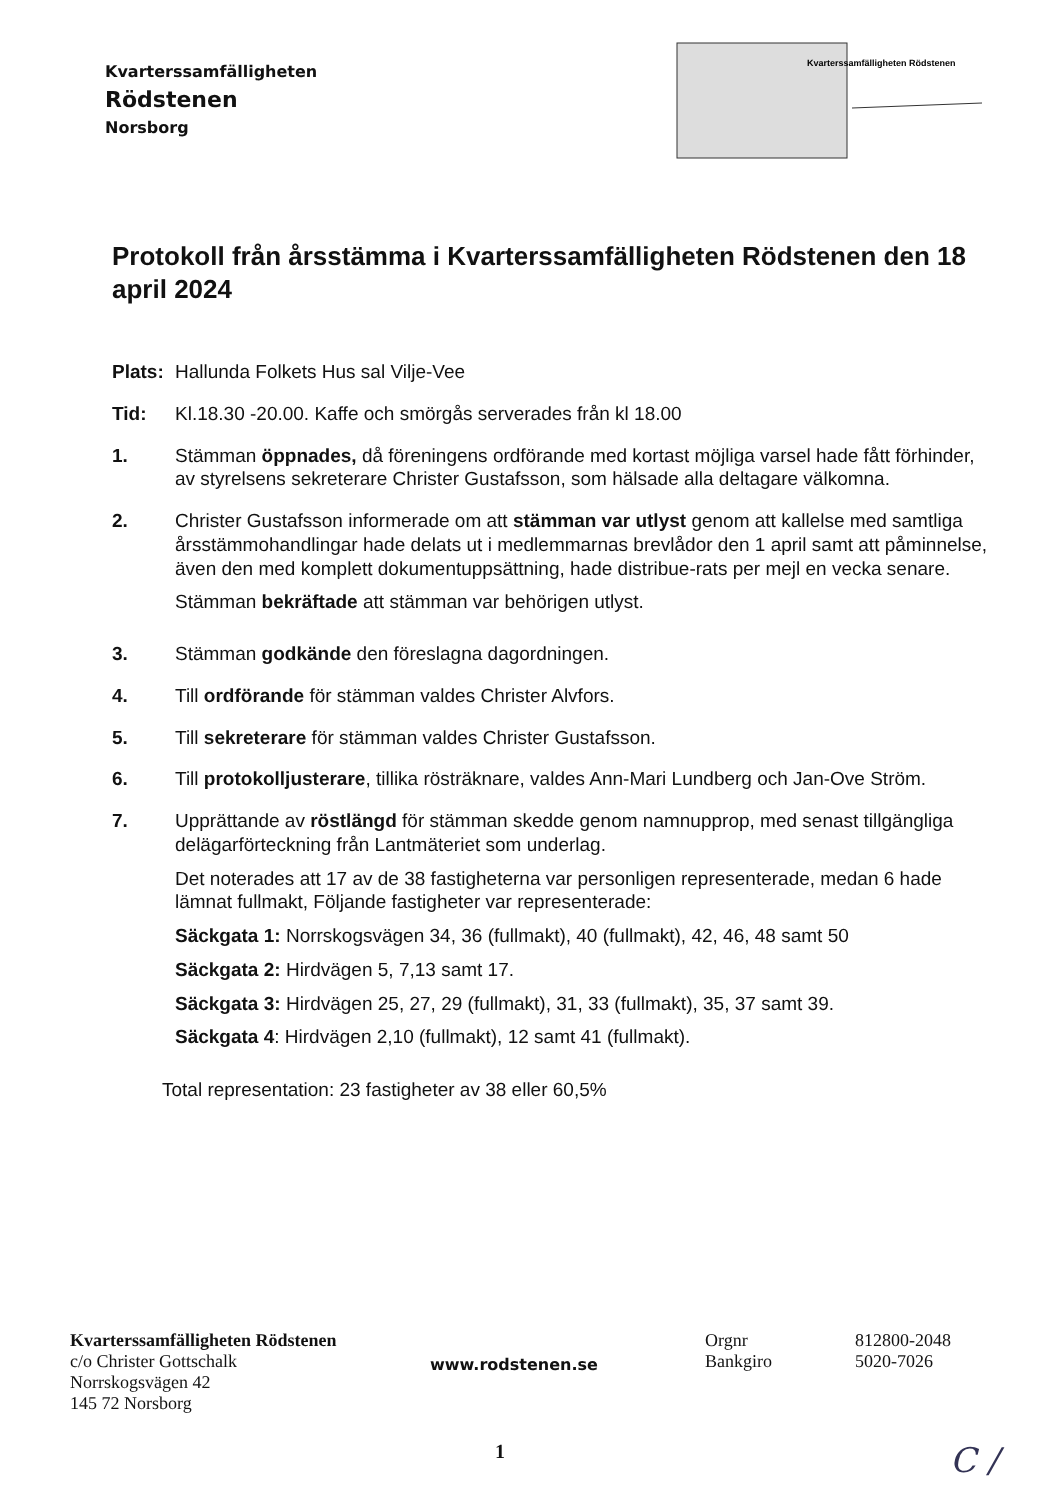Kvarterssamfälligheten
Rödstenen
Norsborg
Kvarterssamfälligheten Rödstenen
Protokoll från årsstämma i Kvarterssamfälligheten Rödstenen den 18 april 2024
Plats:
Hallunda Folkets Hus sal Vilje-Vee
Tid: Kl.18.30 -20.00. Kaffe och smörgås serverades från kl 18.00
1. Stämman öppnades, då föreningens ordförande med kortast möjliga varsel hade fått förhinder, av styrelsens sekreterare Christer Gustafsson, som hälsade alla deltagare välkomna.
2. Christer Gustafsson informerade om att stämman var utlyst genom att kallelse med samtliga årsstämmohandlingar hade delats ut i medlemmarnas brevlådor den 1 april samt att påminnelse, även den med komplett dokumentuppsättning, hade distribue-rats per mejl en vecka senare.
Stämman bekräftade att stämman var behörigen utlyst.
3. Stämman godkände den föreslagna dagordningen.
4. Till ordförande för stämman valdes Christer Alvfors.
5. Till sekreterare för stämman valdes Christer Gustafsson.
6. Till protokolljusterare, tillika rösträknare, valdes Ann-Mari Lundberg och Jan-Ove Ström.
7. Upprättande av röstlängd för stämman skedde genom namnupprop, med senast tillgängliga delägarförteckning från Lantmäteriet som underlag.
Det noterades att 17 av de 38 fastigheterna var personligen representerade, medan 6 hade lämnat fullmakt, Följande fastigheter var representerade:
Säckgata 1: Norrskogsvägen 34, 36 (fullmakt), 40 (fullmakt), 42, 46, 48 samt 50
Säckgata 2: Hirdvägen 5, 7,13 samt 17.
Säckgata 3: Hirdvägen 25, 27, 29 (fullmakt), 31, 33 (fullmakt), 35, 37 samt 39.
Säckgata 4: Hirdvägen 2,10 (fullmakt), 12 samt 41 (fullmakt).
Total representation: 23 fastigheter av 38 eller 60,5%
Kvarterssamfälligheten Rödstenen
c/o Christer Gottschalk
Norrskogsvägen 42
145 72 Norsborg
www.rodstenen.se
Orgnr
Bankgiro
812800-2048
5020-7026
1 C /